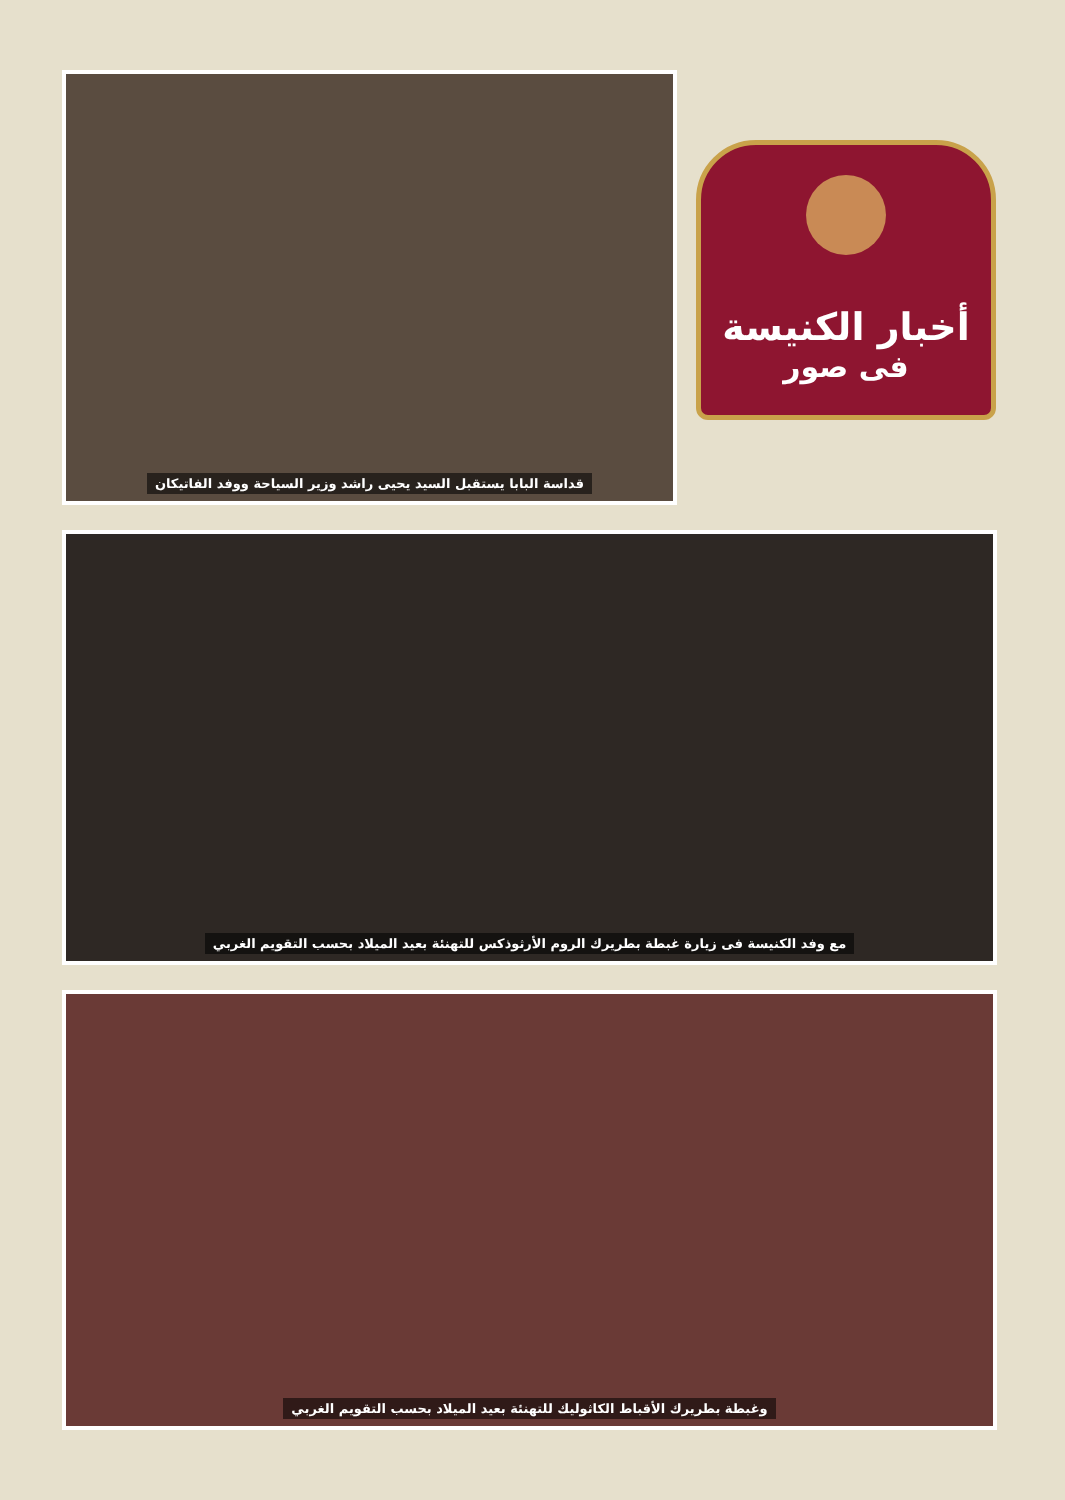قداسة البابا يستقبل السيد يحيى راشد وزير السياحة ووفد الفاتيكان
أخبار الكنيسة
فى صور
مع وفد الكنيسة فى زيارة غبطة بطريرك الروم الأرثوذكس للتهنئة بعيد الميلاد بحسب التقويم الغربي
وغبطة بطريرك الأقباط الكاثوليك للتهنئة بعيد الميلاد بحسب التقويم الغربي